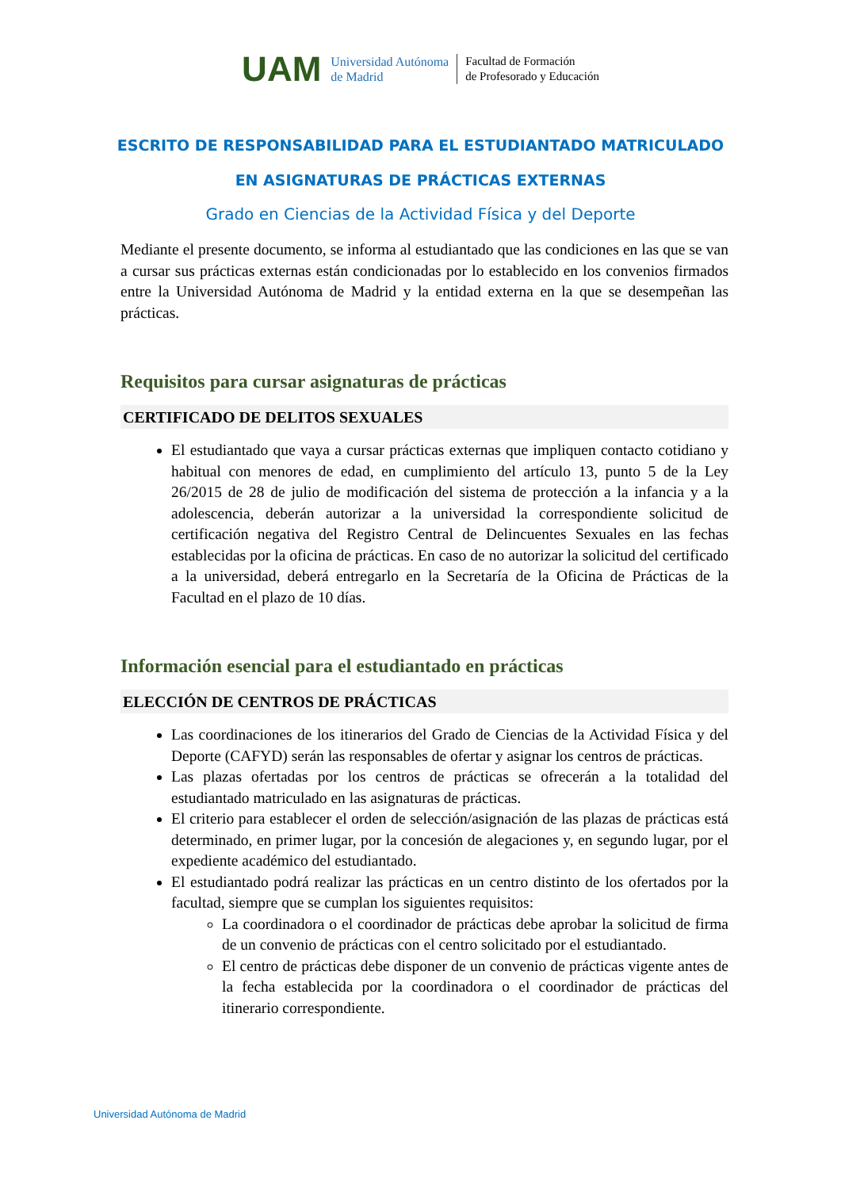UAM
Universidad Autónoma
de Madrid
Facultad de Formación
de Profesorado y Educación
ESCRITO DE RESPONSABILIDAD PARA EL ESTUDIANTADO MATRICULADO
EN ASIGNATURAS DE PRÁCTICAS EXTERNAS
Grado en Ciencias de la Actividad Física y del Deporte
Mediante el presente documento, se informa al estudiantado que las condiciones en las que se van a cursar sus prácticas externas están condicionadas por lo establecido en los convenios firmados entre la Universidad Autónoma de Madrid y la entidad externa en la que se desempeñan las prácticas.
Requisitos para cursar asignaturas de prácticas
CERTIFICADO DE DELITOS SEXUALES
El estudiantado que vaya a cursar prácticas externas que impliquen contacto cotidiano y habitual con menores de edad, en cumplimiento del artículo 13, punto 5 de la Ley 26/2015 de 28 de julio de modificación del sistema de protección a la infancia y a la adolescencia, deberán autorizar a la universidad la correspondiente solicitud de certificación negativa del Registro Central de Delincuentes Sexuales en las fechas establecidas por la oficina de prácticas. En caso de no autorizar la solicitud del certificado a la universidad, deberá entregarlo en la Secretaría de la Oficina de Prácticas de la Facultad en el plazo de 10 días.
Información esencial para el estudiantado en prácticas
ELECCIÓN DE CENTROS DE PRÁCTICAS
Las coordinaciones de los itinerarios del Grado de Ciencias de la Actividad Física y del Deporte (CAFYD) serán las responsables de ofertar y asignar los centros de prácticas.
Las plazas ofertadas por los centros de prácticas se ofrecerán a la totalidad del estudiantado matriculado en las asignaturas de prácticas.
El criterio para establecer el orden de selección/asignación de las plazas de prácticas está determinado, en primer lugar, por la concesión de alegaciones y, en segundo lugar, por el expediente académico del estudiantado.
El estudiantado podrá realizar las prácticas en un centro distinto de los ofertados por la facultad, siempre que se cumplan los siguientes requisitos:
La coordinadora o el coordinador de prácticas debe aprobar la solicitud de firma de un convenio de prácticas con el centro solicitado por el estudiantado.
El centro de prácticas debe disponer de un convenio de prácticas vigente antes de la fecha establecida por la coordinadora o el coordinador de prácticas del itinerario correspondiente.
Universidad Autónoma de Madrid